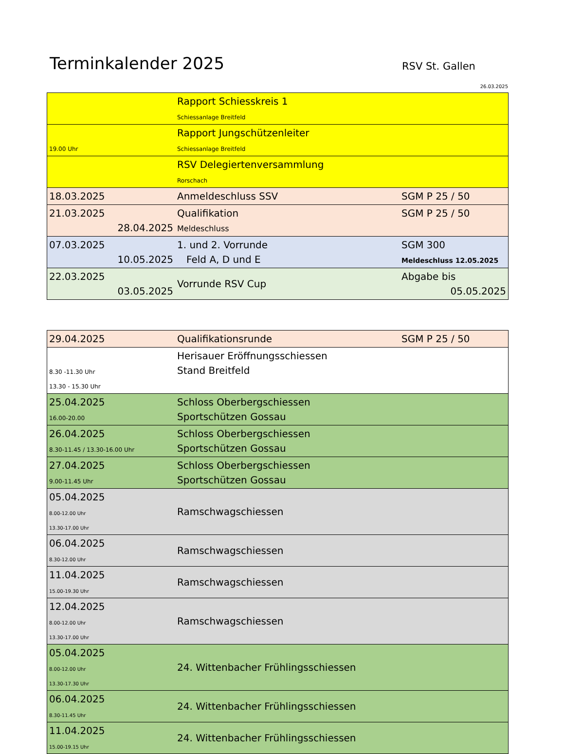Terminkalender 2025 RSV St. Gallen
26.03.2025
| | Rapport Schiesskreis 1 Schiessanlage Breitfeld | |
| 19.00 Uhr | Rapport Jungschützenleiter Schiessanlage Breitfeld | |
| | RSV Delegiertenversammlung Rorschach | |
| 18.03.2025 | Anmeldeschluss SSV | SGM P 25 / 50 |
| 21.03.2025 28.04.2025 | Qualifikation Meldeschluss | SGM P 25 / 50 |
| 07.03.2025 10.05.2025 | 1. und 2. Vorrunde Feld A, D und E | SGM 300 Meldeschluss 12.05.2025 |
| 22.03.2025 03.05.2025 | Vorrunde RSV Cup | Abgabe bis 05.05.2025 |
| 29.04.2025 | Qualifikationsrunde | SGM P 25 / 50 |
| 8.30 -11.30 Uhr 13.30 - 15.30 Uhr | Herisauer Eröffnungsschiessen Stand Breitfeld | |
| 25.04.2025 16.00-20.00 | Schloss Oberbergschiessen Sportschützen Gossau | |
| 26.04.2025 8.30-11.45 / 13.30-16.00 Uhr | Schloss Oberbergschiessen Sportschützen Gossau | |
| 27.04.2025 9.00-11.45 Uhr | Schloss Oberbergschiessen Sportschützen Gossau | |
| 05.04.2025 8.00-12.00 Uhr 13.30-17.00 Uhr | Ramschwagschiessen | |
| 06.04.2025 8.30-12.00 Uhr | Ramschwagschiessen | |
| 11.04.2025 15.00-19.30 Uhr | Ramschwagschiessen | |
| 12.04.2025 8.00-12.00 Uhr 13.30-17.00 Uhr | Ramschwagschiessen | |
| 05.04.2025 8.00-12.00 Uhr 13.30-17.30 Uhr | 24. Wittenbacher Frühlingsschiessen | |
| 06.04.2025 8.30-11.45 Uhr | 24. Wittenbacher Frühlingsschiessen | |
| 11.04.2025 15.00-19.15 Uhr | 24. Wittenbacher Frühlingsschiessen | |